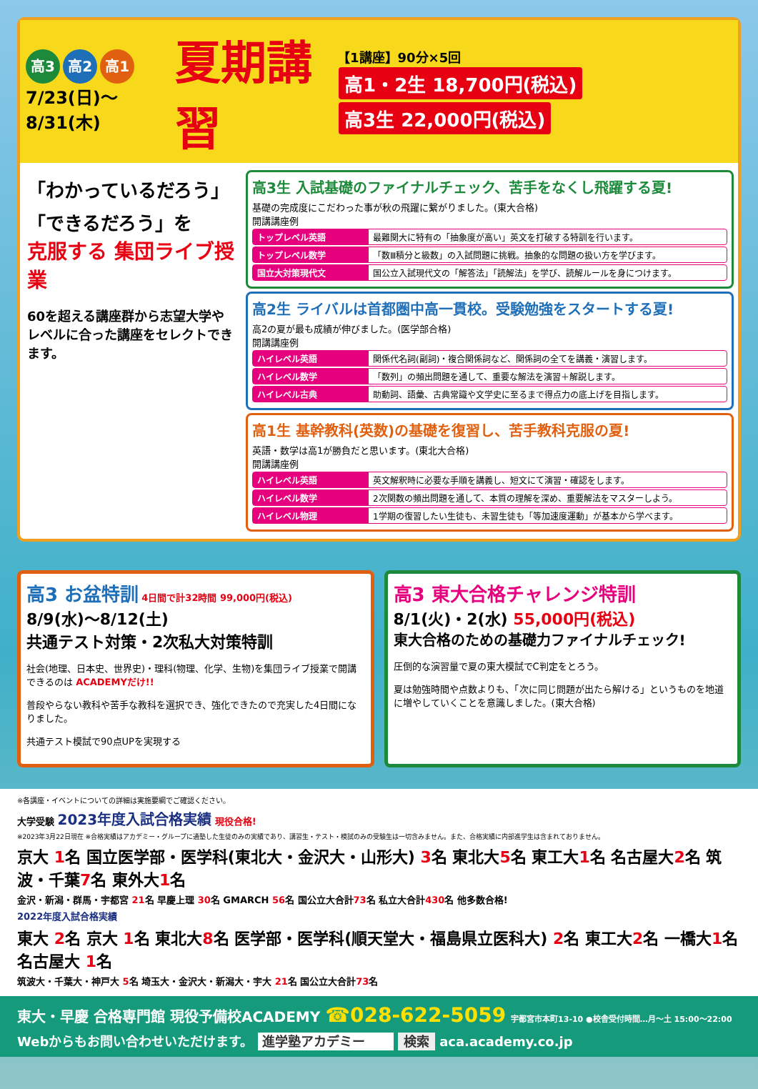高3 高2 高1
7/23(日)～8/31(木)
夏期講習
【1講座】90分×5回
高1・2生 18,700円(税込) 高3生 22,000円(税込)
「わかっているだろう」「できるだろう」を
克服する 集団ライブ授業
60を超える講座群から志望大学やレベルに合った講座をセレクトできます。
高3生 入試基礎のファイナルチェック、苦手をなくし飛躍する夏!
基礎の完成度にこだわった事が秋の飛躍に繋がりました。(東大合格)
開講講座例
トップレベル英語 最難関大に特有の「抽象度が高い」英文を打破する特訓を行います。
トップレベル数学 「数Ⅲ積分と級数」の入試問題に挑戦。抽象的な問題の扱い方を学びます。
国立大対策現代文 国公立入試現代文の「解答法」「読解法」を学び、読解ルールを身につけます。
高2生 ライバルは首都圏中高一貫校。受験勉強をスタートする夏!
高2の夏が最も成績が伸びました。(医学部合格)
開講講座例
ハイレベル英語 関係代名詞(副詞)・複合関係詞など、関係詞の全てを講義・演習します。
ハイレベル数学 「数列」の頻出問題を通して、重要な解法を演習＋解説します。
ハイレベル古典 助動詞、語彙、古典常識や文学史に至るまで得点力の底上げを目指します。
高1生 基幹教科(英数)の基礎を復習し、苦手教科克服の夏!
英語・数学は高1が勝負だと思います。(東北大合格)
開講講座例
ハイレベル英語 英文解釈時に必要な手順を講義し、短文にて演習・確認をします。
ハイレベル数学 2次関数の頻出問題を通して、本質の理解を深め、重要解法をマスターしよう。
ハイレベル物理 1学期の復習したい生徒も、未習生徒も「等加速度運動」が基本から学べます。
高3 お盆特訓 4日間で計32時間 99,000円(税込)
8/9(水)～8/12(土)
共通テスト対策・2次私大対策特訓
社会(地理、日本史、世界史)・理科(物理、化学、生物)を集団ライブ授業で開講できるのは ACADEMYだけ!!
普段やらない教科や苦手な教科を選択でき、強化できたので充実した4日間になりました。
共通テスト模試で90点UPを実現する
高3 東大合格チャレンジ特訓
8/1(火)・2(水) 55,000円(税込)
東大合格のための基礎力ファイナルチェック!
圧倒的な演習量で夏の東大模試でC判定をとろう。
夏は勉強時間や点数よりも、「次に同じ問題が出たら解ける」というものを地道に増やしていくことを意識しました。(東大合格)
※各講座・イベントについての詳細は実施要綱でご確認ください。
大学受験 2023年度入試合格実績 現役合格!
※2023年3月22日現在 ※合格実績はアカデミー・グループに通塾した生徒のみの実績であり、講習生・テスト・模試のみの受験生は一切含みません。また、合格実績に内部進学生は含まれておりません。
京大 1名 国立医学部・医学科(東北大・金沢大・山形大) 3名 東北大5名 東工大1名 名古屋大2名 筑波・千葉7名 東外大1名
金沢・新潟・群馬・宇都宮 21名 早慶上理 30名 GMARCH 56名 国公立大合計73名 私立大合計430名 他多数合格!
2022年度入試合格実績
東大 2名 京大 1名 東北大8名 医学部・医学科(順天堂大・福島県立医科大) 2名 東工大2名 一橋大1名 名古屋大 1名
筑波大・千葉大・神戸大 5名 埼玉大・金沢大・新潟大・宇大 21名 国公立大合計73名
東大・早慶 合格専門館 現役予備校ACADEMY ☎028-622-5059 宇都宮市本町13-10 ●校舎受付時間…月～土 15:00～22:00
Webからもお問い合わせいただけます。 進学塾アカデミー 検索 aca.academy.co.jp